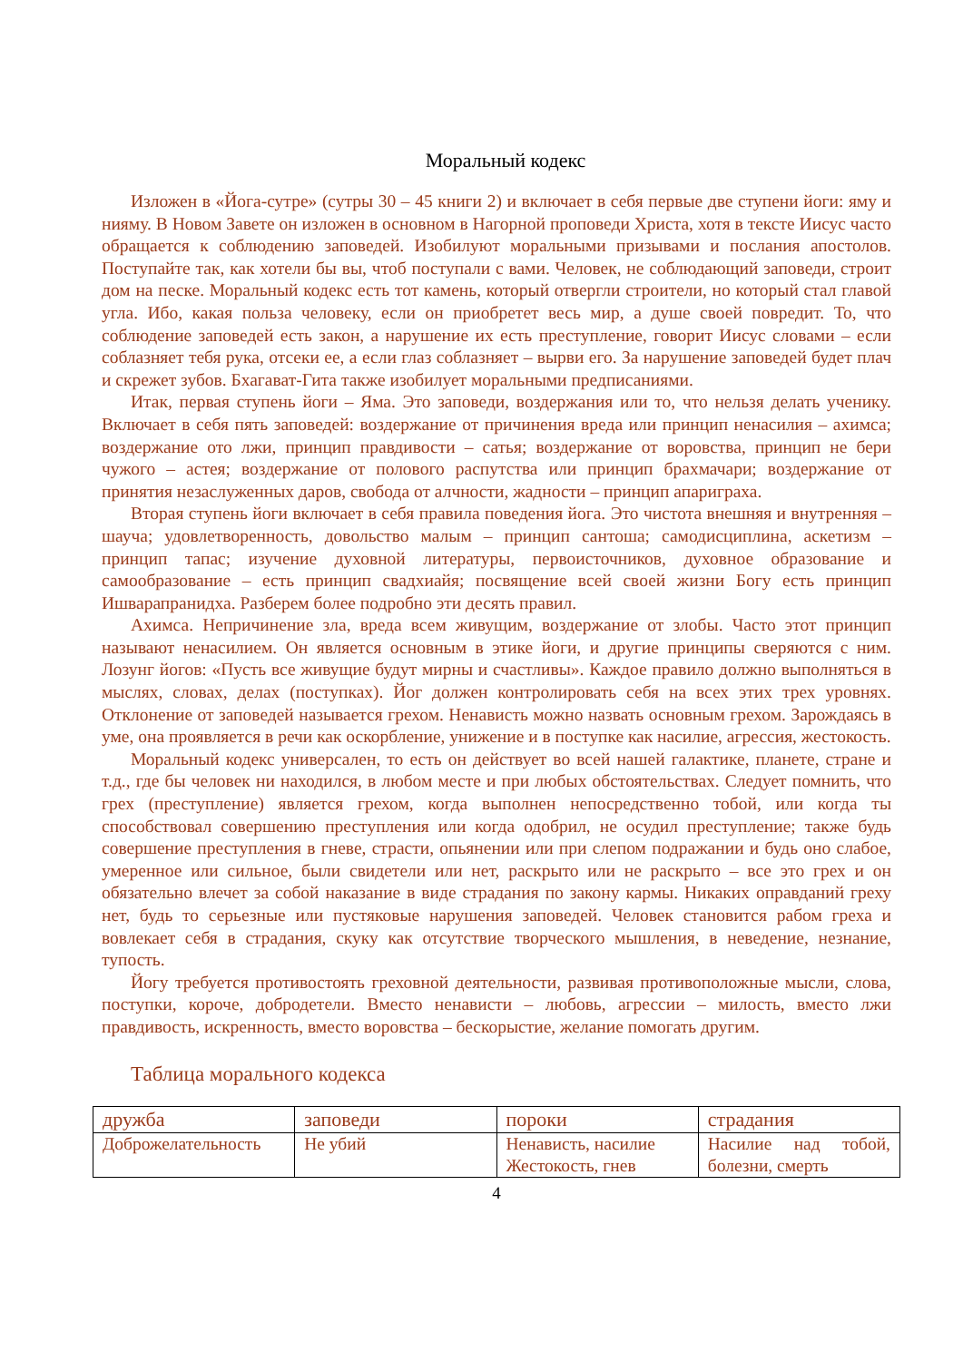Моральный кодекс
Изложен в «Йога-сутре» (сутры 30 – 45 книги 2) и включает в себя первые две ступени йоги: яму и нияму. В Новом Завете он изложен в основном в Нагорной проповеди Христа, хотя в тексте Иисус часто обращается к соблюдению заповедей. Изобилуют моральными призывами и послания апостолов. Поступайте так, как хотели бы вы, чтоб поступали с вами. Человек, не соблюдающий заповеди, строит дом на песке. Моральный кодекс есть тот камень, который отвергли строители, но который стал главой угла. Ибо, какая польза человеку, если он приобретет весь мир, а душе своей повредит. То, что соблюдение заповедей есть закон, а нарушение их есть преступление, говорит Иисус словами – если соблазняет тебя рука, отсеки ее, а если глаз соблазняет – вырви его. За нарушение заповедей будет плач и скрежет зубов. Бхагават-Гита также изобилует моральными предписаниями.
Итак, первая ступень йоги – Яма. Это заповеди, воздержания или то, что нельзя делать ученику. Включает в себя пять заповедей: воздержание от причинения вреда или принцип ненасилия – ахимса; воздержание ото лжи, принцип правдивости – сатья; воздержание от воровства, принцип не бери чужого – астея; воздержание от полового распутства или принцип брахмачари; воздержание от принятия незаслуженных даров, свобода от алчности, жадности – принцип апариграха.
Вторая ступень йоги включает в себя правила поведения йога. Это чистота внешняя и внутренняя – шауча; удовлетворенность, довольство малым – принцип сантоша; самодисциплина, аскетизм – принцип тапас; изучение духовной литературы, первоисточников, духовное образование и самообразование – есть принцип свадхиайя; посвящение всей своей жизни Богу есть принцип Ишварапранидха. Разберем более подробно эти десять правил.
Ахимса. Непричинение зла, вреда всем живущим, воздержание от злобы. Часто этот принцип называют ненасилием. Он является основным в этике йоги, и другие принципы сверяются с ним. Лозунг йогов: «Пусть все живущие будут мирны и счастливы». Каждое правило должно выполняться в мыслях, словах, делах (поступках). Йог должен контролировать себя на всех этих трех уровнях. Отклонение от заповедей называется грехом. Ненависть можно назвать основным грехом. Зарождаясь в уме, она проявляется в речи как оскорбление, унижение и в поступке как насилие, агрессия, жестокость.
Моральный кодекс универсален, то есть он действует во всей нашей галактике, планете, стране и т.д., где бы человек ни находился, в любом месте и при любых обстоятельствах. Следует помнить, что грех (преступление) является грехом, когда выполнен непосредственно тобой, или когда ты способствовал совершению преступления или когда одобрил, не осудил преступление; также будь совершение преступления в гневе, страсти, опьянении или при слепом подражании и будь оно слабое, умеренное или сильное, были свидетели или нет, раскрыто или не раскрыто – все это грех и он обязательно влечет за собой наказание в виде страдания по закону кармы. Никаких оправданий греху нет, будь то серьезные или пустяковые нарушения заповедей. Человек становится рабом греха и вовлекает себя в страдания, скуку как отсутствие творческого мышления, в неведение, незнание, тупость.
Йогу требуется противостоять греховной деятельности, развивая противоположные мысли, слова, поступки, короче, добродетели. Вместо ненависти – любовь, агрессии – милость, вместо лжи правдивость, искренность, вместо воровства – бескорыстие, желание помогать другим.
Таблица морального кодекса
| дружба | заповеди | пороки | страдания |
| Доброжелательность | Не убий | Ненависть, насилие Жестокость, гнев | Насилие над тобой, болезни, смерть |
4